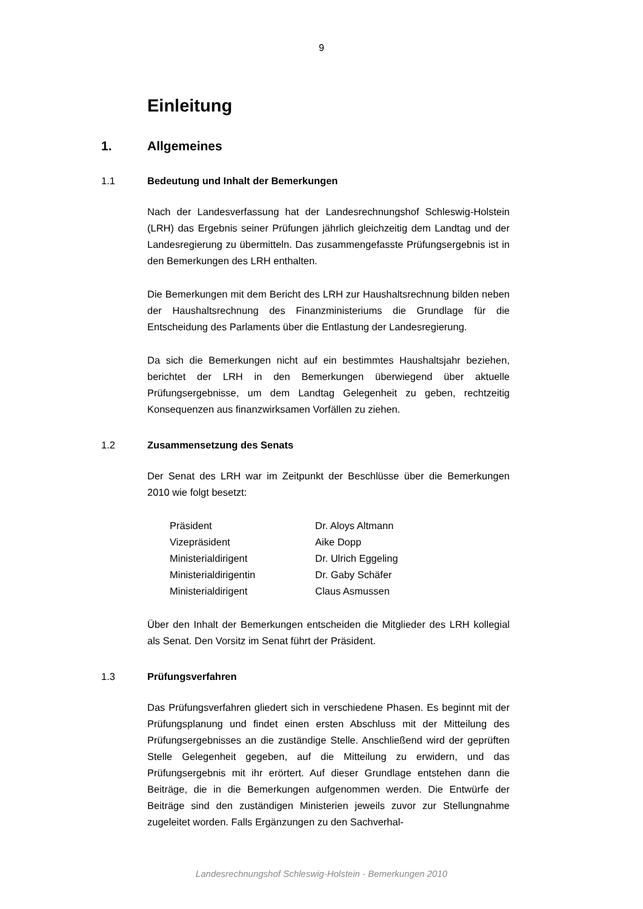9
Einleitung
1. Allgemeines
1.1 Bedeutung und Inhalt der Bemerkungen
Nach der Landesverfassung hat der Landesrechnungshof Schleswig-Holstein (LRH) das Ergebnis seiner Prüfungen jährlich gleichzeitig dem Landtag und der Landesregierung zu übermitteln. Das zusammengefasste Prüfungsergebnis ist in den Bemerkungen des LRH enthalten.
Die Bemerkungen mit dem Bericht des LRH zur Haushaltsrechnung bilden neben der Haushaltsrechnung des Finanzministeriums die Grundlage für die Entscheidung des Parlaments über die Entlastung der Landesregierung.
Da sich die Bemerkungen nicht auf ein bestimmtes Haushaltsjahr beziehen, berichtet der LRH in den Bemerkungen überwiegend über aktuelle Prüfungsergebnisse, um dem Landtag Gelegenheit zu geben, rechtzeitig Konsequenzen aus finanzwirksamen Vorfällen zu ziehen.
1.2 Zusammensetzung des Senats
Der Senat des LRH war im Zeitpunkt der Beschlüsse über die Bemerkungen 2010 wie folgt besetzt:
| Präsident | Dr. Aloys Altmann |
| Vizepräsident | Aike Dopp |
| Ministerialdirigent | Dr. Ulrich Eggeling |
| Ministerialdirigentin | Dr. Gaby Schäfer |
| Ministerialdirigent | Claus Asmussen |
Über den Inhalt der Bemerkungen entscheiden die Mitglieder des LRH kollegial als Senat. Den Vorsitz im Senat führt der Präsident.
1.3 Prüfungsverfahren
Das Prüfungsverfahren gliedert sich in verschiedene Phasen. Es beginnt mit der Prüfungsplanung und findet einen ersten Abschluss mit der Mitteilung des Prüfungsergebnisses an die zuständige Stelle. Anschließend wird der geprüften Stelle Gelegenheit gegeben, auf die Mitteilung zu erwidern, und das Prüfungsergebnis mit ihr erörtert. Auf dieser Grundlage entstehen dann die Beiträge, die in die Bemerkungen aufgenommen werden. Die Entwürfe der Beiträge sind den zuständigen Ministerien jeweils zuvor zur Stellungnahme zugeleitet worden. Falls Ergänzungen zu den Sachverhal-
Landesrechnungshof Schleswig-Holstein - Bemerkungen 2010